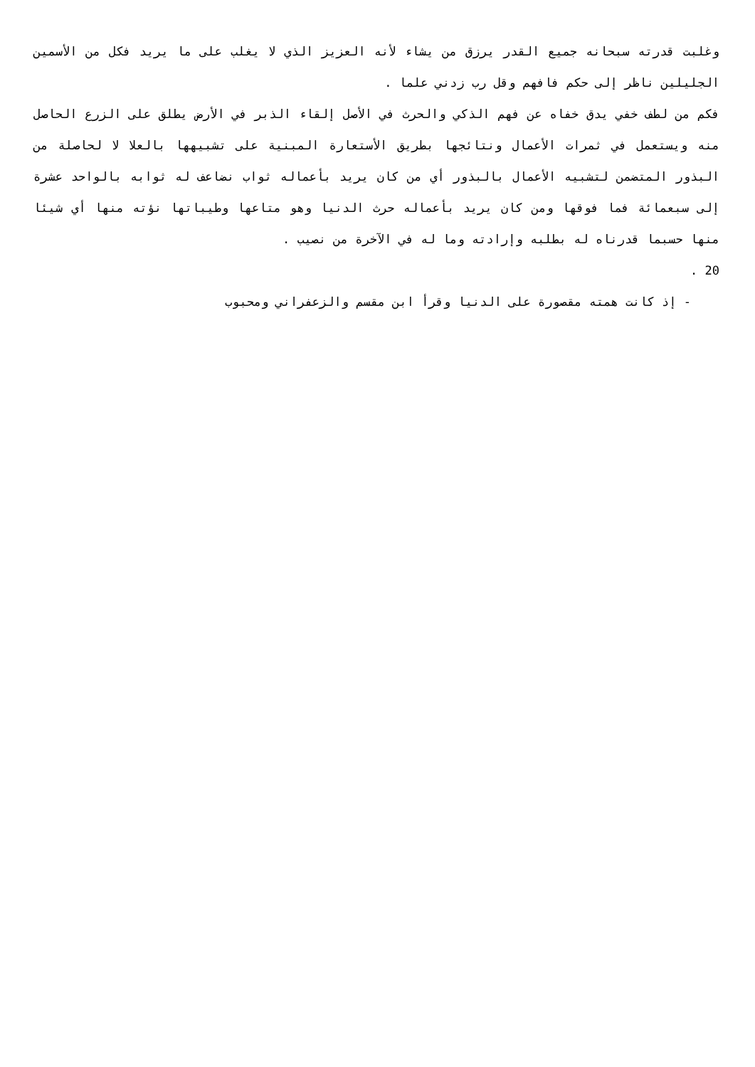وغلبت قدرته سبحانه جميع القدر يرزق من يشاء لأنه العزيز الذي لا يغلب على ما يريد فكل من الأسمين الجليلين ناظر إلى حكم فافهم وقل رب زدني علما .
فكم من لطف خفي يدق خفاه عن فهم الذكي والحرث في الأصل إلقاء الذبر في الأرض يطلق على الزرع الحاصل منه ويستعمل في ثمرات الأعمال ونتائجها بطريق الأستعارة المبنية على تشبيهها بالعلا لا لحاصلة من البذور المتضمن لتشبيه الأعمال بالبذور أي من كان يريد بأعماله ثواب نضاعف له ثوابه بالواحد عشرة إلى سبعمائة فما فوقها ومن كان يريد بأعماله حرث الدنيا وهو متاعها وطيباتها نؤته منها أي شيئا منها حسبما قدرناه له بطلبه وإرادته وما له في الآخرة من نصيب .
20 .
- إذ كانت همته مقصورة على الدنيا وقرأ ابن مقسم والزعفراني ومحبوب